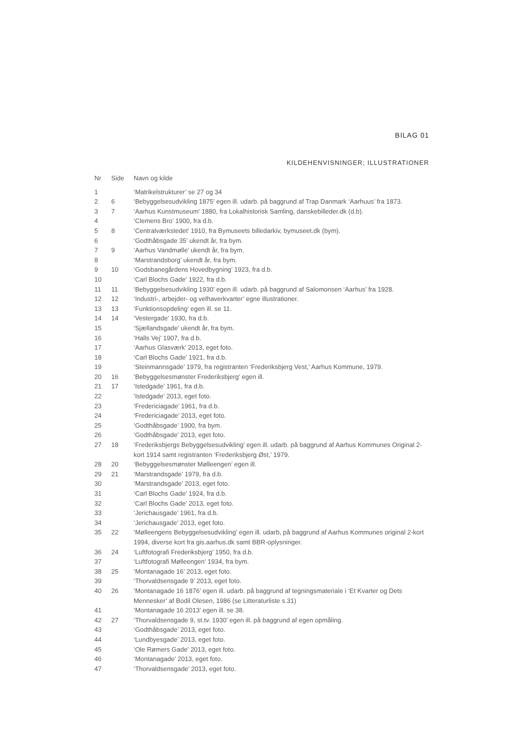BILAG 01
KILDEHENVISNINGER; ILLUSTRATIONER
| Nr | Side | Navn og kilde |
| --- | --- | --- |
| 1 | | ‘Matrikelstrukturer’ se 27 og 34 |
| 2 | 6 | ‘Bebyggelsesudvikling 1875’ egen ill. udarb. på baggrund af Trap Danmark ‘Aarhuus’ fra 1873. |
| 3 | 7 | ‘Aarhus Kunstmuseum’ 1880, fra Lokalhistorisk Samling, danskebilleder.dk (d.b). |
| 4 | | ‘Clemens Bro’ 1900, fra d.b. |
| 5 | 8 | ‘Centralværkstedet’ 1910, fra Bymuseets billedarkiv, bymuseet.dk (bym). |
| 6 | | ‘Godthåbsgade 35’ ukendt år, fra bym. |
| 7 | 9 | ‘Aarhus Vandmølle’ ukendt år, fra bym. |
| 8 | | ‘Marstrandsborg’ ukendt år, fra bym. |
| 9 | 10 | ‘Godsbanegårdens Hovedbygning’ 1923, fra d.b. |
| 10 | | ‘Carl Blochs Gade’ 1922, fra d.b. |
| 11 | 11 | ‘Bebyggelsesudvikling 1930’ egen ill. udarb. på baggrund af Salomonsen ‘Aarhus’ fra 1928. |
| 12 | 12 | ‘Industri-, arbejder- og velhaverkvarter’ egne illustrationer. |
| 13 | 13 | ‘Funktionsopdeling’ egen ill. se 11. |
| 14 | 14 | ‘Vestergade’ 1930, fra d.b. |
| 15 | | ‘Sjællandsgade’ ukendt år, fra bym. |
| 16 | | ‘Halls Vej’ 1907, fra d.b. |
| 17 | | ‘Aarhus Glasværk’ 2013, eget foto. |
| 18 | | ‘Carl Blochs Gade’ 1921, fra d.b. |
| 19 | | ‘Steinmannsgade’ 1979, fra registranten ‘Frederiksbjerg Vest,’ Aarhus Kommune, 1979. |
| 20 | 16 | ‘Bebyggelsesmønster Frederiksbjerg’ egen ill. |
| 21 | 17 | ‘Istedgade’ 1961, fra d.b. |
| 22 | | ‘Istedgade’ 2013, eget foto. |
| 23 | | ‘Fredericiagade’ 1961, fra d.b. |
| 24 | | ‘Fredericiagade’ 2013, eget foto. |
| 25 | | ‘Godthåbsgade’ 1900, fra bym. |
| 26 | | ‘Godthåbsgade’ 2013, eget foto. |
| 27 | 18 | ‘Frederiksbjergs Bebyggelsesudvikling’ egen ill. udarb. på baggrund af Aarhus Kommunes Original 2-kort 1914 samt registranten ‘Frederiksbjerg Øst,’ 1979. |
| 28 | 20 | ‘Bebyggelsesmønster Mølleengen’ egen ill. |
| 29 | 21 | ‘Marstrandsgade’ 1979, fra d.b. |
| 30 | | ‘Marstrandsgade’ 2013, eget foto. |
| 31 | | ‘Carl Blochs Gade’ 1924, fra d.b. |
| 32 | | ‘Carl Blochs Gade’ 2013, eget foto. |
| 33 | | ‘Jerichausgade’ 1961, fra d.b. |
| 34 | | ‘Jerichausgade’ 2013, eget foto. |
| 35 | 22 | ‘Mølleengens Bebyggelsesudvikling’ egen ill. udarb, på baggrund af Aarhus Kommunes original 2-kort 1994, diverse kort fra gis.aarhus.dk samt BBR-oplysninger. |
| 36 | 24 | ‘Luftfotografi Frederiksbjerg’ 1950, fra d.b. |
| 37 | | ‘Luftfotografi Mølleengen’ 1934, fra bym. |
| 38 | 25 | ‘Montanagade 16’ 2013, eget foto. |
| 39 | | ‘Thorvaldsensgade 9’ 2013, eget foto. |
| 40 | 26 | ‘Montanagade 16 1876’ egen ill. udarb. på baggrund af tegningsmateriale i ‘Et Kvarter og Dets Mennesker’ af Bodil Olesen, 1986 (se Litteraturliste s.31) |
| 41 | | ‘Montanagade 16 2013’ egen ill. se 38. |
| 42 | 27 | ‘Thorvaldsensgade 9, st.tv. 1930’ egen ill. på baggrund af egen opmåling. |
| 43 | | ‘Godthåbsgade’ 2013, eget foto. |
| 44 | | ‘Lundbyesgade’ 2013, eget foto. |
| 45 | | ‘Ole Rømers Gade’ 2013, eget foto. |
| 46 | | ‘Montanagade’ 2013, eget foto. |
| 47 | | ‘Thorvaldsensgade’ 2013, eget foto. |